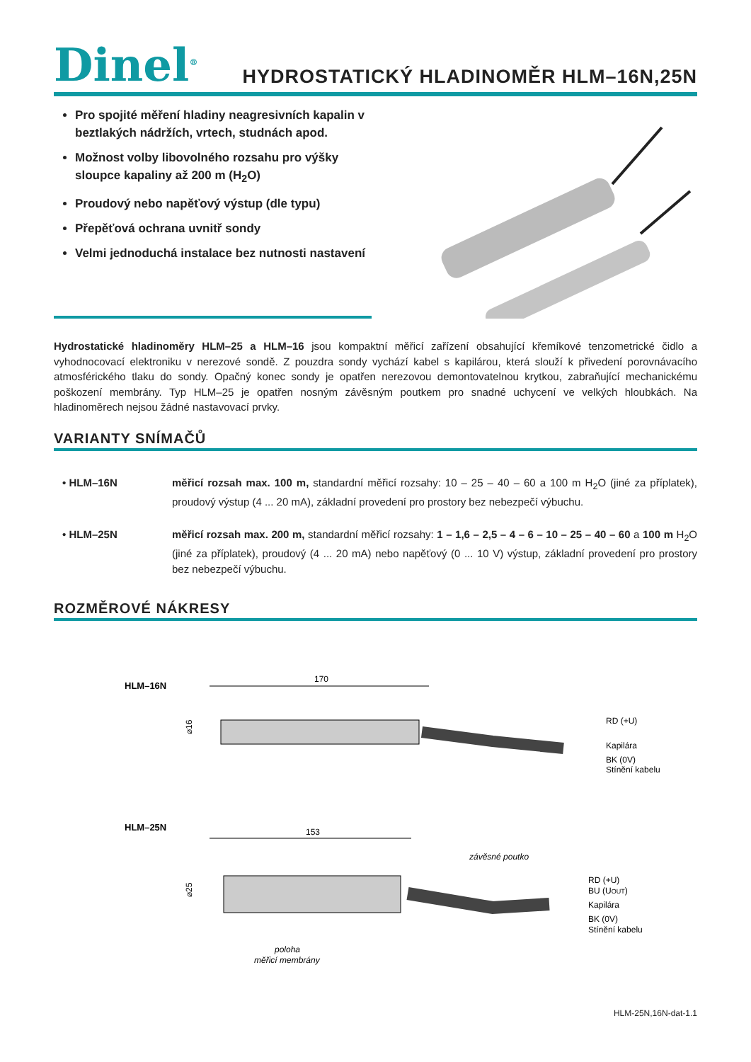Dinel<sup>®</sup>
HYDROSTATICKÝ HLADINOMĚR HLM–16N,25N
Pro spojité měření hladiny neagresivních kapalin v beztlakých nádržích, vrtech, studnách apod.
Možnost volby libovolného rozsahu pro výšky sloupce kapaliny až 200 m (H<sub>2</sub>O)
Proudový nebo napěťový výstup (dle typu)
Přepěťová ochrana uvnitř sondy
Velmi jednoduchá instalace bez nutnosti nastavení
Hydrostatické hladinoměry HLM–25 a HLM–16 jsou kompaktní měřicí zařízení obsahující křemíkové tenzometrické čidlo a vyhodnocovací elektroniku v nerezové sondě. Z pouzdra sondy vychází kabel s kapilárou, která slouží k přivedení porovnávacího atmosférického tlaku do sondy. Opačný konec sondy je opatřen nerezovou demontovatelnou krytkou, zabraňující mechanickému poškození membrány. Typ HLM–25 je opatřen nosným závěsným poutkem pro snadné uchycení ve velkých hloubkách. Na hladinoměrech nejsou žádné nastavovací prvky.
VARIANTY SNÍMAČŮ
• HLM–16N měřicí rozsah max. 100 m, standardní měřicí rozsahy: 10 – 25 – 40 – 60 a 100 m H<sub>2</sub>O (jiné za příplatek), proudový výstup (4 ... 20 mA), základní provedení pro prostory bez nebezpečí výbuchu.
• HLM–25N měřicí rozsah max. 200 m, standardní měřicí rozsahy: 1 – 1,6 – 2,5 – 4 – 6 – 10 – 25 – 40 – 60 a 100 m H<sub>2</sub>O (jiné za příplatek), proudový (4 ... 20 mA) nebo napěťový (0 ... 10 V) výstup, základní provedení pro prostory bez nebezpečí výbuchu.
ROZMĚROVÉ NÁKRESY
HLM–16N
170
⌀16
RD (+U)
Kapilára
BK (0V)
Stínění kabelu
HLM–25N
153
závěsné poutko
⌀25
RD (+U)
BU (UOUT)
Kapilára
BK (0V)
Stínění kabelu
poloha
měřicí membrány
HLM-25N,16N-dat-1.1